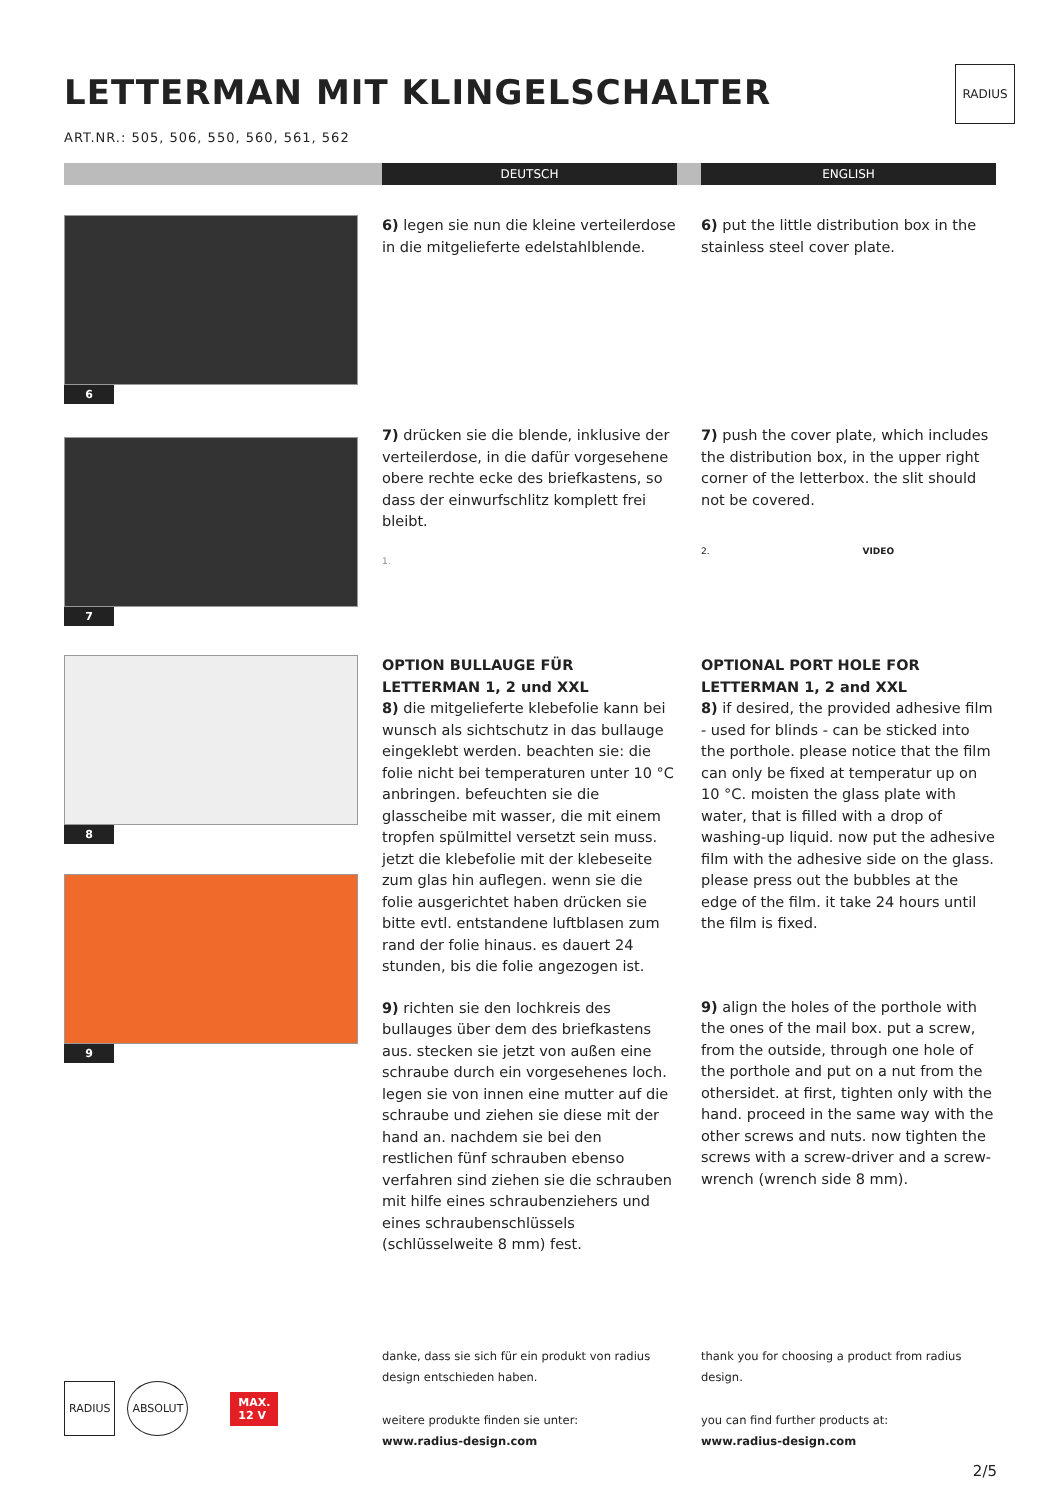RADIUS
LETTERMAN MIT KLINGELSCHALTER
ART.NR.: 505, 506, 550, 560, 561, 562
DEUTSCH ENGLISH
6
6) legen sie nun die kleine verteilerdose in die mitgelieferte edelstahlblende.
6) put the little distribution box in the stainless steel cover plate.
7
7) drücken sie die blende, inklusive der verteilerdose, in die dafür vorgesehene obere rechte ecke des briefkastens, so dass der einwurfschlitz komplett frei bleibt.
1.
7) push the cover plate, which includes the distribution box, in the upper right corner of the letterbox. the slit should not be covered.
2. VIDEO
8
9
OPTION BULLAUGE FÜR
LETTERMAN 1, 2 und XXL
8) die mitgelieferte klebefolie kann bei wunsch als sichtschutz in das bullauge eingeklebt werden. beachten sie: die folie nicht bei temperaturen unter 10 °C anbringen. befeuchten sie die glasscheibe mit wasser, die mit einem tropfen spülmittel versetzt sein muss. jetzt die klebefolie mit der klebeseite zum glas hin auflegen. wenn sie die folie ausgerichtet haben drücken sie bitte evtl. entstandene luftblasen zum rand der folie hinaus. es dauert 24 stunden, bis die folie angezogen ist.
9) richten sie den lochkreis des bullauges über dem des briefkastens aus. stecken sie jetzt von außen eine schraube durch ein vorgesehenes loch. legen sie von innen eine mutter auf die schraube und ziehen sie diese mit der hand an. nachdem sie bei den restlichen fünf schrauben ebenso verfahren sind ziehen sie die schrauben mit hilfe eines schraubenziehers und eines schraubenschlüssels (schlüsselweite 8 mm) fest.
OPTIONAL PORT HOLE FOR
LETTERMAN 1, 2 and XXL
8) if desired, the provided adhesive film - used for blinds - can be sticked into the porthole. please notice that the film can only be fixed at temperatur up on 10 °C. moisten the glass plate with water, that is filled with a drop of washing-up liquid. now put the adhesive film with the adhesive side on the glass. please press out the bubbles at the edge of the film. it take 24 hours until the film is fixed.
9) align the holes of the porthole with the ones of the mail box. put a screw, from the outside, through one hole of the porthole and put on a nut from the othersidet. at first, tighten only with the hand. proceed in the same way with the other screws and nuts. now tighten the screws with a screw-driver and a screw-wrench (wrench side 8 mm).
RADIUS ABSOLUT MAX.
12 V
danke, dass sie sich für ein produkt von radius design entschieden haben.
weitere produkte finden sie unter:
www.radius-design.com
thank you for choosing a product from radius design.
you can find further products at:
www.radius-design.com
2/5